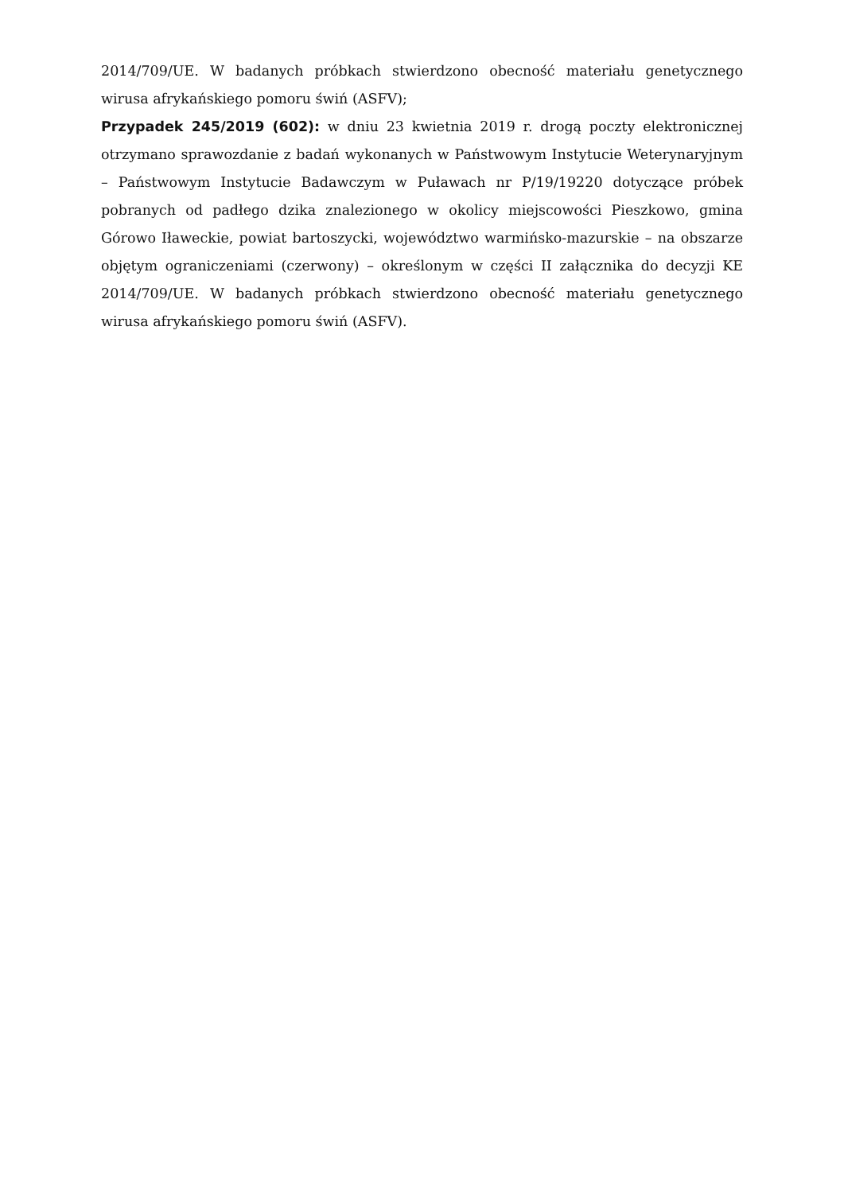2014/709/UE. W badanych próbkach stwierdzono obecność materiału genetycznego wirusa afrykańskiego pomoru świń (ASFV);
Przypadek 245/2019 (602): w dniu 23 kwietnia 2019 r. drogą poczty elektronicznej otrzymano sprawozdanie z badań wykonanych w Państwowym Instytucie Weterynaryjnym – Państwowym Instytucie Badawczym w Puławach nr P/19/19220 dotyczące próbek pobranych od padłego dzika znalezionego w okolicy miejscowości Pieszkowo, gmina Górowo Iławeckie, powiat bartoszycki, województwo warmińsko-mazurskie – na obszarze objętym ograniczeniami (czerwony) – określonym w części II załącznika do decyzji KE 2014/709/UE. W badanych próbkach stwierdzono obecność materiału genetycznego wirusa afrykańskiego pomoru świń (ASFV).